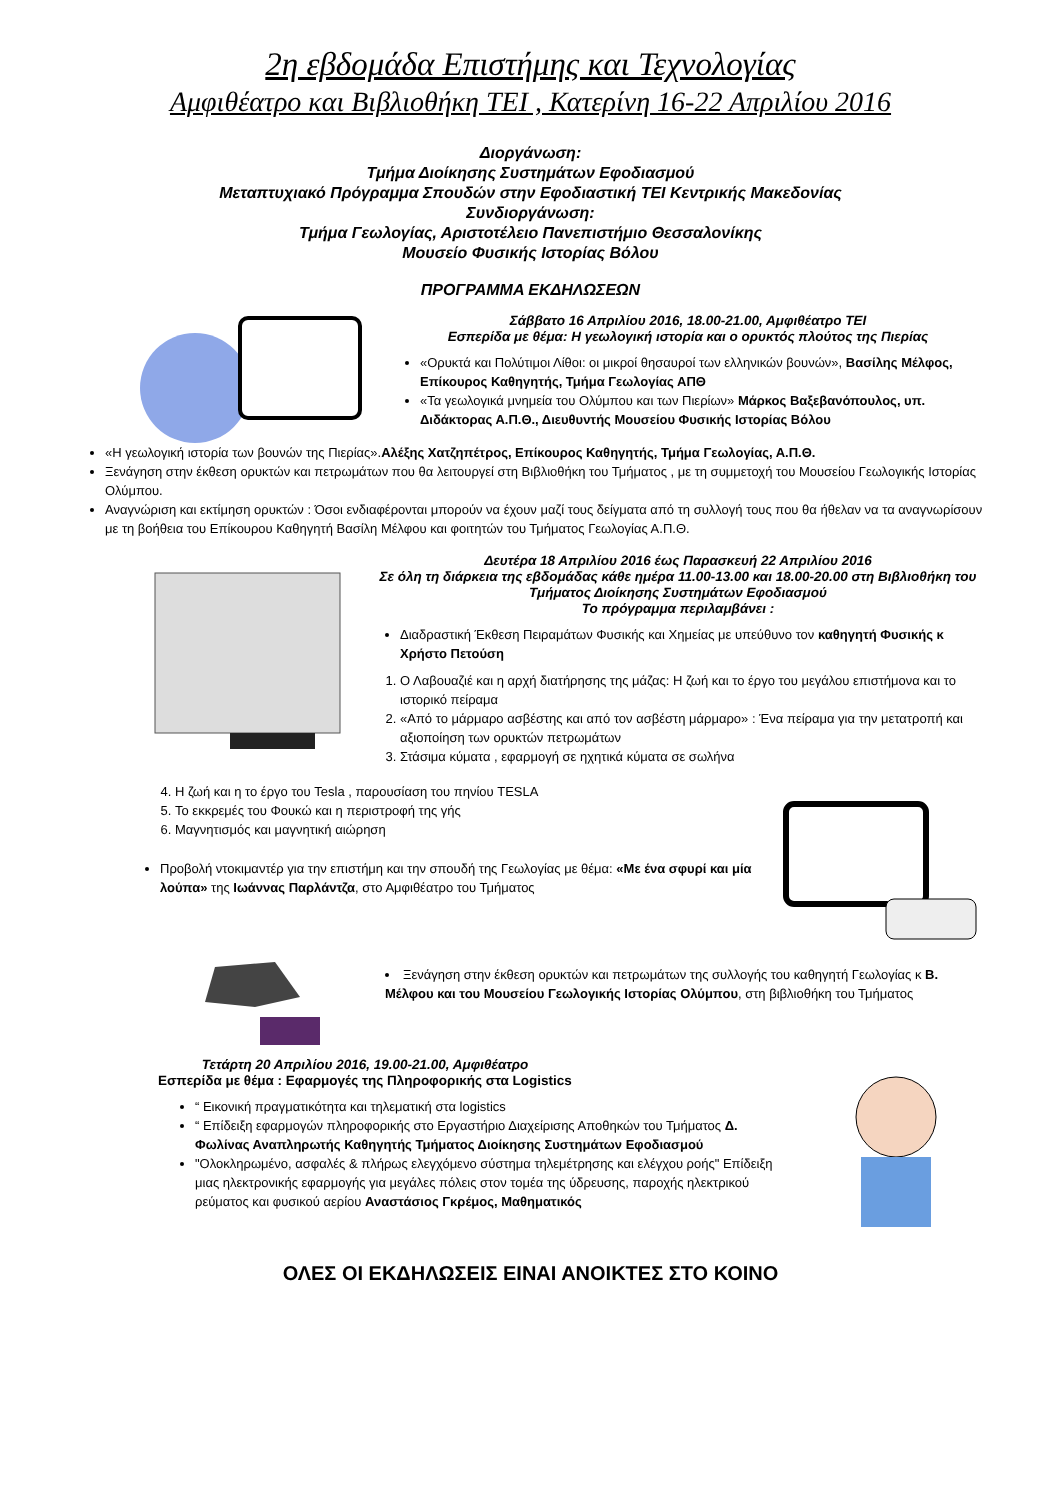2η εβδομάδα Επιστήμης και Τεχνολογίας
Αμφιθέατρο και Βιβλιοθήκη ΤΕΙ , Κατερίνη 16-22 Απριλίου 2016
Διοργάνωση:
Τμήμα Διοίκησης Συστημάτων Εφοδιασμού
Μεταπτυχιακό Πρόγραμμα Σπουδών στην Εφοδιαστική ΤΕΙ Κεντρικής Μακεδονίας
Συνδιοργάνωση:
Τμήμα Γεωλογίας, Αριστοτέλειο Πανεπιστήμιο Θεσσαλονίκης
Μουσείο Φυσικής Ιστορίας Βόλου
ΠΡΟΓΡΑΜΜΑ ΕΚΔΗΛΩΣΕΩΝ
Σάββατο 16 Απριλίου 2016, 18.00-21.00, Αμφιθέατρο ΤΕΙ
Εσπερίδα με θέμα: Η γεωλογική ιστορία και ο ορυκτός πλούτος της Πιερίας
«Ορυκτά και Πολύτιμοι Λίθοι: οι μικροί θησαυροί των ελληνικών βουνών», Βασίλης Μέλφος, Επίκουρος Καθηγητής, Τμήμα Γεωλογίας ΑΠΘ
«Τα γεωλογικά μνημεία του Ολύμπου και των Πιερίων» Μάρκος Βαξεβανόπουλος, υπ. Διδάκτορας Α.Π.Θ., Διευθυντής Μουσείου Φυσικής Ιστορίας Βόλου
«Η γεωλογική ιστορία των βουνών της Πιερίας».Αλέξης Χατζηπέτρος, Επίκουρος Καθηγητής, Τμήμα Γεωλογίας, Α.Π.Θ.
Ξενάγηση στην έκθεση ορυκτών και πετρωμάτων που θα λειτουργεί στη Βιβλιοθήκη του Τμήματος , με τη συμμετοχή του Μουσείου Γεωλογικής Ιστορίας Ολύμπου.
Αναγνώριση και εκτίμηση ορυκτών : Όσοι ενδιαφέρονται μπορούν να έχουν μαζί τους δείγματα από τη συλλογή τους που θα ήθελαν να τα αναγνωρίσουν με τη βοήθεια του Επίκουρου Καθηγητή Βασίλη Μέλφου και φοιτητών του Τμήματος Γεωλογίας Α.Π.Θ.
Δευτέρα 18 Απριλίου 2016 έως Παρασκευή 22 Απριλίου 2016
Σε όλη τη διάρκεια της εβδομάδας κάθε ημέρα 11.00-13.00 και 18.00-20.00 στη Βιβλιοθήκη του Τμήματος Διοίκησης Συστημάτων Εφοδιασμού
Το πρόγραμμα περιλαμβάνει :
Διαδραστική Έκθεση Πειραμάτων Φυσικής και Χημείας με υπεύθυνο τον καθηγητή Φυσικής κ Χρήστο Πετούση
1. Ο Λαβουαζιέ και η αρχή διατήρησης της μάζας: Η ζωή και το έργο του μεγάλου επιστήμονα και το ιστορικό πείραμα
2. «Από το μάρμαρο ασβέστης και από τον ασβέστη μάρμαρο» : Ένα πείραμα για την μετατροπή και αξιοποίηση των ορυκτών πετρωμάτων
3. Στάσιμα κύματα , εφαρμογή σε ηχητικά κύματα σε σωλήνα
4. Η ζωή και η το έργο του Tesla , παρουσίαση του πηνίου TESLA
5. Το εκκρεμές του Φουκώ και η περιστροφή της γής
6. Μαγνητισμός και μαγνητική αιώρηση
Προβολή ντοκιμαντέρ για την επιστήμη και την σπουδή της Γεωλογίας με θέμα: «Με ένα σφυρί και μία λούπα» της Ιωάννας Παρλάντζα, στο Αμφιθέατρο του Τμήματος
Ξενάγηση στην έκθεση ορυκτών και πετρωμάτων της συλλογής του καθηγητή Γεωλογίας κ Β. Μέλφου και του Μουσείου Γεωλογικής Ιστορίας Ολύμπου, στη βιβλιοθήκη του Τμήματος
Τετάρτη 20 Απριλίου 2016, 19.00-21.00, Αμφιθέατρο
Εσπερίδα με θέμα : Εφαρμογές της Πληροφορικής στα Logistics
“ Εικονική πραγματικότητα και τηλεματική στα logistics
“ Επίδειξη εφαρμογών πληροφορικής στο Εργαστήριο Διαχείρισης Αποθηκών του Τμήματος Δ. Φωλίνας Αναπληρωτής Καθηγητής Τμήματος Διοίκησης Συστημάτων Εφοδιασμού
"Ολοκληρωμένο, ασφαλές & πλήρως ελεγχόμενο σύστημα τηλεμέτρησης και ελέγχου ροής" Επίδειξη μιας ηλεκτρονικής εφαρμογής για μεγάλες πόλεις στον τομέα της ύδρευσης, παροχής ηλεκτρικού ρεύματος και φυσικού αερίου Αναστάσιος Γκρέμος, Μαθηματικός
ΟΛΕΣ ΟΙ ΕΚΔΗΛΩΣΕΙΣ ΕΙΝΑΙ ΑΝΟΙΚΤΕΣ ΣΤΟ ΚΟΙΝΟ